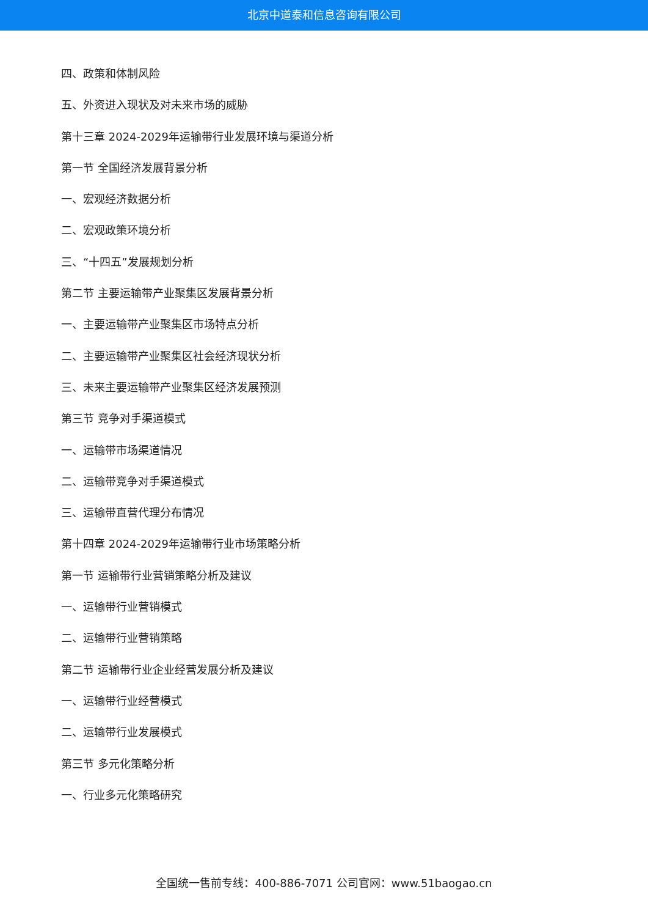北京中道泰和信息咨询有限公司
四、政策和体制风险
五、外资进入现状及对未来市场的威胁
第十三章 2024-2029年运输带行业发展环境与渠道分析
第一节 全国经济发展背景分析
一、宏观经济数据分析
二、宏观政策环境分析
三、“十四五”发展规划分析
第二节 主要运输带产业聚集区发展背景分析
一、主要运输带产业聚集区市场特点分析
二、主要运输带产业聚集区社会经济现状分析
三、未来主要运输带产业聚集区经济发展预测
第三节 竞争对手渠道模式
一、运输带市场渠道情况
二、运输带竞争对手渠道模式
三、运输带直营代理分布情况
第十四章 2024-2029年运输带行业市场策略分析
第一节 运输带行业营销策略分析及建议
一、运输带行业营销模式
二、运输带行业营销策略
第二节 运输带行业企业经营发展分析及建议
一、运输带行业经营模式
二、运输带行业发展模式
第三节 多元化策略分析
一、行业多元化策略研究
全国统一售前专线：400-886-7071 公司官网：www.51baogao.cn